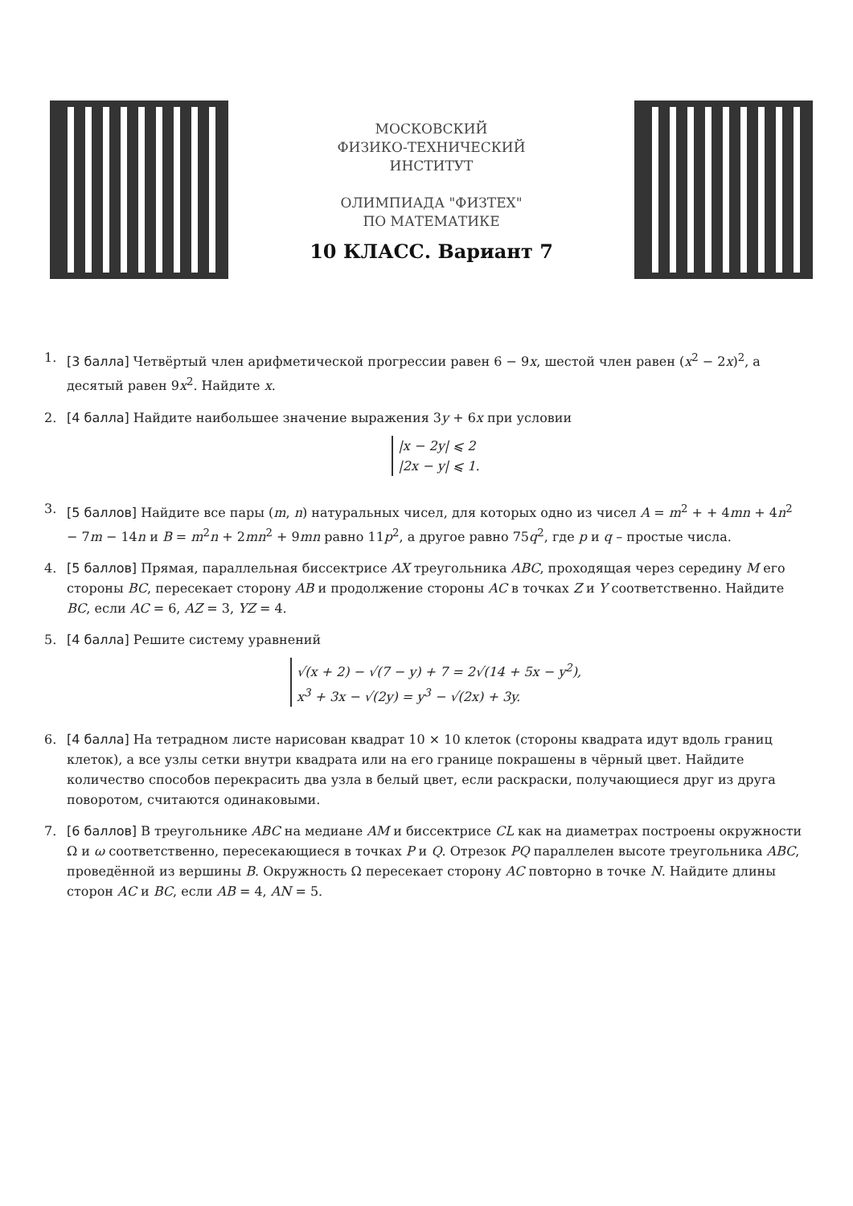МОСКОВСКИЙ
ФИЗИКО-ТЕХНИЧЕСКИЙ
ИНСТИТУТ
ОЛИМПИАДА "ФИЗТЕХ"
ПО МАТЕМАТИКЕ
10 КЛАСС. Вариант 7
1. [3 балла] Четвёртый член арифметической прогрессии равен 6 − 9x, шестой член равен (x<sup>2</sup> − 2x)<sup>2</sup>, а десятый равен 9x<sup>2</sup>. Найдите x.
2. [4 балла] Найдите наибольшее значение выражения 3y + 6x при условии
|x − 2y| ⩽ 2
|2x − y| ⩽ 1.
3. [5 баллов] Найдите все пары (m, n) натуральных чисел, для которых одно из чисел A = m<sup>2</sup> + + 4mn + 4n<sup>2</sup> − 7m − 14n и B = m<sup>2</sup>n + 2mn<sup>2</sup> + 9mn равно 11p<sup>2</sup>, а другое равно 75q<sup>2</sup>, где p и q – простые числа.
4. [5 баллов] Прямая, параллельная биссектрисе AX треугольника ABC, проходящая через середину M его стороны BC, пересекает сторону AB и продолжение стороны AC в точках Z и Y соответственно. Найдите BC, если AC = 6, AZ = 3, YZ = 4.
5. [4 балла] Решите систему уравнений
√(x + 2) − √(7 − y) + 7 = 2√(14 + 5x − y<sup>2</sup>),
x<sup>3</sup> + 3x − √(2y) = y<sup>3</sup> − √(2x) + 3y.
6. [4 балла] На тетрадном листе нарисован квадрат 10 × 10 клеток (стороны квадрата идут вдоль границ клеток), а все узлы сетки внутри квадрата или на его границе покрашены в чёрный цвет. Найдите количество способов перекрасить два узла в белый цвет, если раскраски, получающиеся друг из друга поворотом, считаются одинаковыми.
7. [6 баллов] В треугольнике ABC на медиане AM и биссектрисе CL как на диаметрах построены окружности Ω и ω соответственно, пересекающиеся в точках P и Q. Отрезок PQ параллелен высоте треугольника ABC, проведённой из вершины B. Окружность Ω пересекает сторону AC повторно в точке N. Найдите длины сторон AC и BC, если AB = 4, AN = 5.